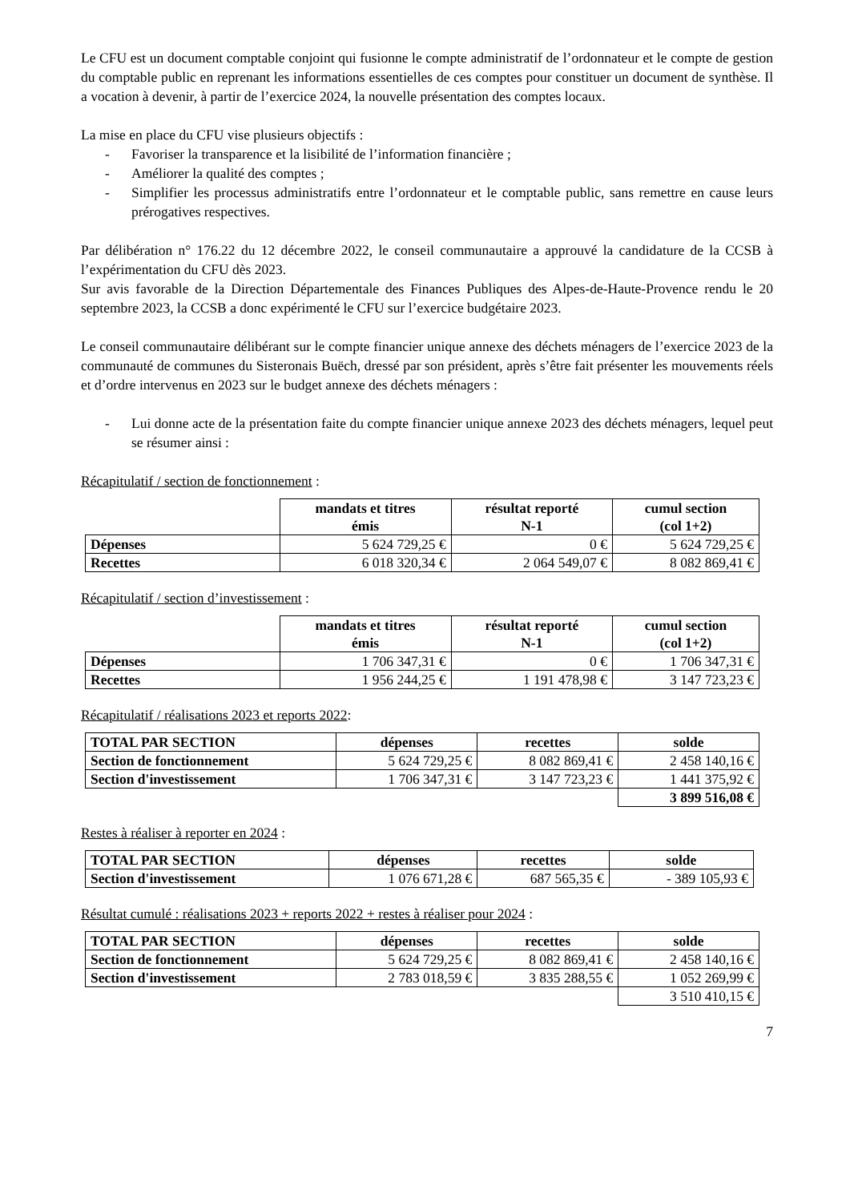Le CFU est un document comptable conjoint qui fusionne le compte administratif de l’ordonnateur et le compte de gestion du comptable public en reprenant les informations essentielles de ces comptes pour constituer un document de synthèse. Il a vocation à devenir, à partir de l’exercice 2024, la nouvelle présentation des comptes locaux.
La mise en place du CFU vise plusieurs objectifs :
- Favoriser la transparence et la lisibilité de l’information financière ;
- Améliorer la qualité des comptes ;
- Simplifier les processus administratifs entre l’ordonnateur et le comptable public, sans remettre en cause leurs prérogatives respectives.
Par délibération n° 176.22 du 12 décembre 2022, le conseil communautaire a approuvé la candidature de la CCSB à l’expérimentation du CFU dès 2023.
Sur avis favorable de la Direction Départementale des Finances Publiques des Alpes-de-Haute-Provence rendu le 20 septembre 2023, la CCSB a donc expérimenté le CFU sur l’exercice budgétaire 2023.
Le conseil communautaire délibérant sur le compte financier unique annexe des déchets ménagers de l’exercice 2023 de la communauté de communes du Sisteronais Buëch, dressé par son président, après s’être fait présenter les mouvements réels et d’ordre intervenus en 2023 sur le budget annexe des déchets ménagers :
- Lui donne acte de la présentation faite du compte financier unique annexe 2023 des déchets ménagers, lequel peut se résumer ainsi :
Récapitulatif / section de fonctionnement :
| | mandats et titres émis | résultat reporté N-1 | cumul section (col 1+2) |
| --- | --- | --- | --- |
| Dépenses | 5 624 729,25 € | 0 € | 5 624 729,25 € |
| Recettes | 6 018 320,34 € | 2 064 549,07 € | 8 082 869,41 € |
Récapitulatif / section d’investissement :
| | mandats et titres émis | résultat reporté N-1 | cumul section (col 1+2) |
| --- | --- | --- | --- |
| Dépenses | 1 706 347,31 € | 0 € | 1 706 347,31 € |
| Recettes | 1 956 244,25 € | 1 191 478,98 € | 3 147 723,23 € |
Récapitulatif / réalisations 2023 et reports 2022:
| TOTAL PAR SECTION | dépenses | recettes | solde |
| --- | --- | --- | --- |
| Section de fonctionnement | 5 624 729,25 € | 8 082 869,41 € | 2 458 140,16 € |
| Section d'investissement | 1 706 347,31 € | 3 147 723,23 € | 1 441 375,92 € |
| | | | 3 899 516,08 € |
Restes à réaliser à reporter en 2024 :
| TOTAL PAR SECTION | dépenses | recettes | solde |
| --- | --- | --- | --- |
| Section d'investissement | 1 076 671,28 € | 687 565,35 € | - 389 105,93 € |
Résultat cumulé : réalisations 2023 + reports 2022 + restes à réaliser pour 2024 :
| TOTAL PAR SECTION | dépenses | recettes | solde |
| --- | --- | --- | --- |
| Section de fonctionnement | 5 624 729,25 € | 8 082 869,41 € | 2 458 140,16 € |
| Section d'investissement | 2 783 018,59 € | 3 835 288,55 € | 1 052 269,99 € |
| | | | 3 510 410,15 € |
7